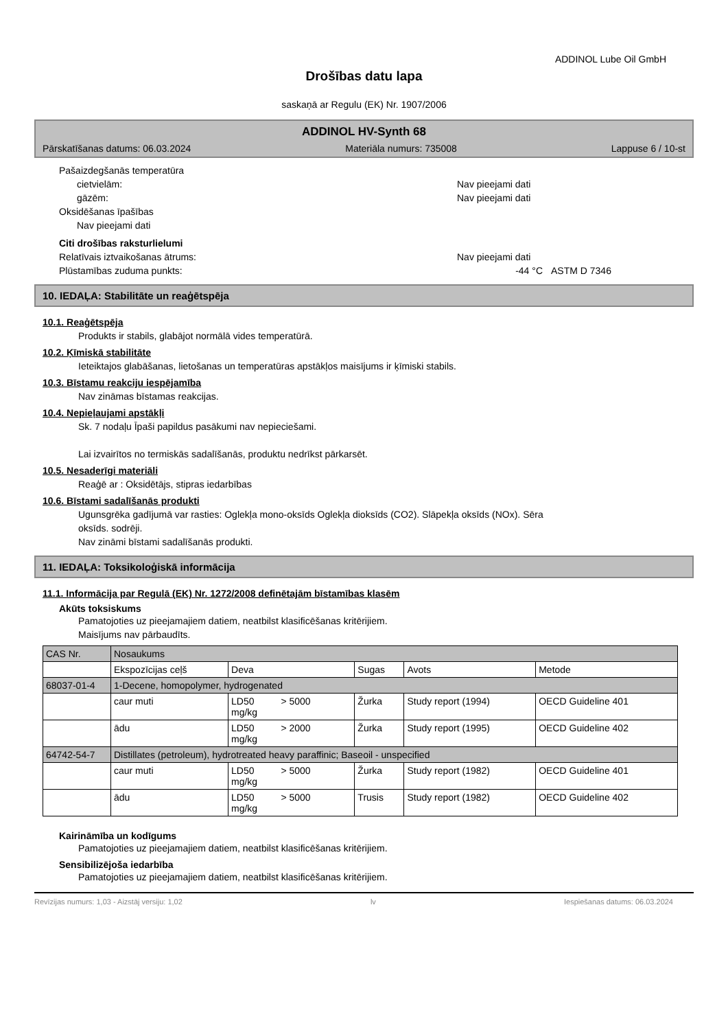ADDINOL Lube Oil GmbH
Drošības datu lapa
saskaņā ar Regulu (EK) Nr. 1907/2006
ADDINOL HV-Synth 68
Pārskatīšanas datums: 06.03.2024 Materiāla numurs: 735008 Lappuse 6 / 10-st
Pašaizdegšanās temperatūra
cietvielām: Nav pieejami dati
gāzēm: Nav pieejami dati
Oksidēšanas īpašības
Nav pieejami dati
Citi drošības raksturlielumi
Relatīvais iztvaikošanas ātrums: Nav pieejami dati
Plūstamības zuduma punkts: -44 °C ASTM D 7346
10. IEDAĻA: Stabilitāte un reaģētspēja
10.1. Reaģētspēja
Produkts ir stabils, glabājot normālā vides temperatūrā.
10.2. Ķīmiskā stabilitāte
Ieteiktajos glabāšanas, lietošanas un temperatūras apstākļos maisījums ir ķīmiski stabils.
10.3. Bīstamu reakciju iespējamība
Nav zināmas bīstamas reakcijas.
10.4. Nepieļaujami apstākļi
Sk. 7 nodaļu Īpaši papildus pasākumi nav nepieciešami.
Lai izvairītos no termiskās sadalīšanās, produktu nedrīkst pārkarsēt.
10.5. Nesaderīgi materiāli
Reaģē ar : Oksidētājs, stipras iedarbības
10.6. Bīstami sadalīšanās produkti
Ugunsgrēka gadījumā var rasties: Oglekļa mono-oksīds Oglekļa dioksīds (CO2). Slāpekļa oksīds (NOx). Sēra
oksīds. sodrēji.
Nav zināmi bīstami sadalīšanās produkti.
11. IEDAĻA: Toksikoloģiskā informācija
11.1. Informācija par Regulā (EK) Nr. 1272/2008 definētajām bīstamības klasēm
Akūts toksiskums
Pamatojoties uz pieejamajiem datiem, neatbilst klasificēšanas kritērijiem.
Maisījums nav pārbaudīts.
| CAS Nr. | Nosaukums | | | | |
| | Ekspozīcijas ceļš | Deva | Sugas | Avots | Metode |
| 68037-01-4 | 1-Decene, homopolymer, hydrogenated | | | | |
| | caur muti | LD50 > 5000 mg/kg | Žurka | Study report (1994) | OECD Guideline 401 |
| | ādu | LD50 > 2000 mg/kg | Žurka | Study report (1995) | OECD Guideline 402 |
| 64742-54-7 | Distillates (petroleum), hydrotreated heavy paraffinic; Baseoil - unspecified | | | | |
| | caur muti | LD50 > 5000 mg/kg | Žurka | Study report (1982) | OECD Guideline 401 |
| | ādu | LD50 > 5000 mg/kg | Trusis | Study report (1982) | OECD Guideline 402 |
Kairināmība un kodīgums
Pamatojoties uz pieejamajiem datiem, neatbilst klasificēšanas kritērijiem.
Sensibilizējoša iedarbība
Pamatojoties uz pieejamajiem datiem, neatbilst klasificēšanas kritērijiem.
Revīzijas numurs: 1,03 - Aizstāj versiju: 1,02 lv Iespiešanas datums: 06.03.2024